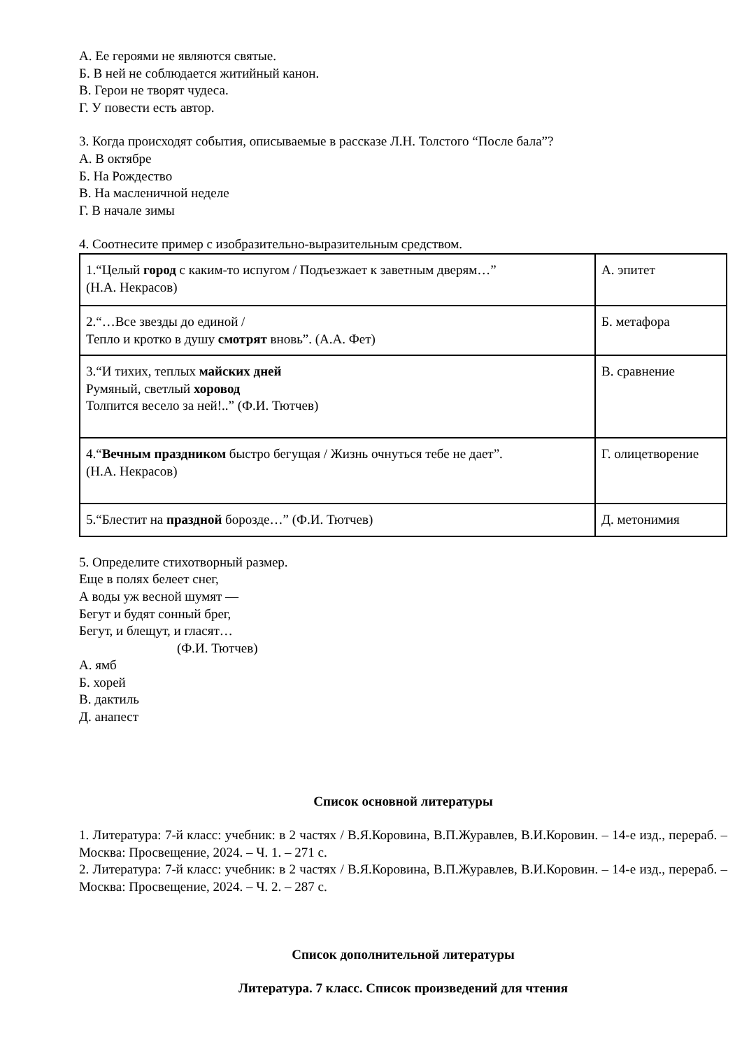А. Ее героями не являются святые.
Б. В ней не соблюдается житийный канон.
В. Герои не творят чудеса.
Г. У повести есть автор.
3. Когда происходят события, описываемые в рассказе Л.Н. Толстого “После бала”?
А. В октябре
Б. На Рождество
В. На масленичной неделе
Г. В начале зимы
4. Соотнесите пример с изобразительно-выразительным средством.
| 1.“Целый город с каким-то испугом / Подъезжает к заветным дверям…” (Н.А. Некрасов) | А. эпитет |
| 2.“…Все звезды до единой / Тепло и кротко в душу смотрят вновь”. (А.А. Фет) | Б. метафора |
| 3.“И тихих, теплых майских дней Румяный, светлый хоровод Толпится весело за ней!..” (Ф.И. Тютчев) | В. сравнение |
| 4.“ Вечным праздником быстро бегущая / Жизнь очнуться тебе не дает”. (Н.А. Некрасов) | Г. олицетворение |
| 5.“Блестит на праздной борозде…” (Ф.И. Тютчев) | Д. метонимия |
5. Определите стихотворный размер.
Еще в полях белеет снег,
А воды уж весной шумят —
Бегут и будят сонный брег,
Бегут, и блещут, и гласят…
(Ф.И. Тютчев)
А. ямб
Б. хорей
В. дактиль
Д. анапест
Список основной литературы
1. Литература: 7-й класс: учебник: в 2 частях / В.Я.Коровина, В.П.Журавлев, В.И.Коровин. – 14-е изд., перераб. – Москва: Просвещение, 2024. – Ч. 1. – 271 с.
2. Литература: 7-й класс: учебник: в 2 частях / В.Я.Коровина, В.П.Журавлев, В.И.Коровин. – 14-е изд., перераб. – Москва: Просвещение, 2024. – Ч. 2. – 287 с.
Список дополнительной литературы
Литература. 7 класс. Список произведений для чтения